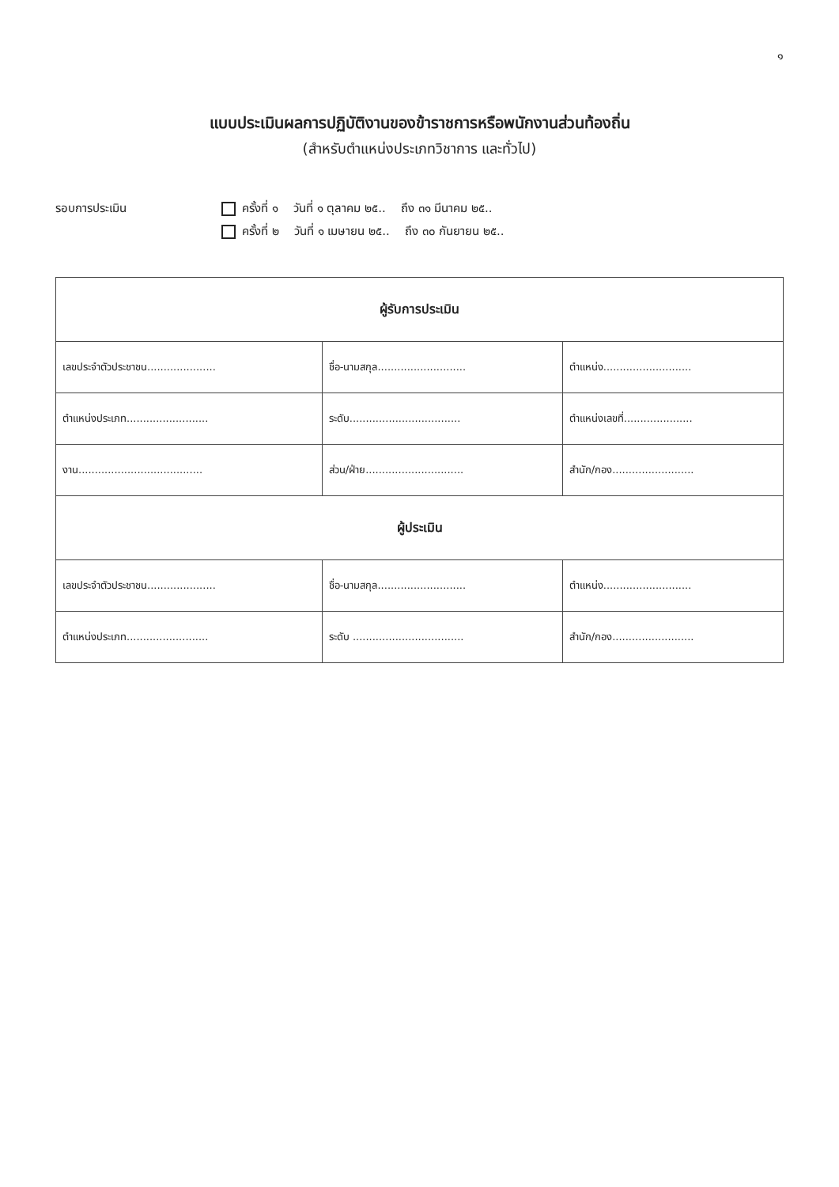๑
แบบประเมินผลการปฏิบัติงานของข้าราชการหรือพนักงานส่วนท้องถิ่น
(สำหรับตำแหน่งประเภทวิชาการ และทั่วไป)
รอบการประเมิน ครั้งที่ ๑ วันที่ ๑ ตุลาคม ๒๕.. ถึง ๓๑ มีนาคม ๒๕..
ครั้งที่ ๒ วันที่ ๑ เมษายน ๒๕.. ถึง ๓๐ กันยายน ๒๕..
| ผู้รับการประเมิน | | |
| --- | --- | --- |
| เลขประจำตัวประชาชน..................... | ชื่อ-นามสกุล........................... | ตำแหน่ง........................... |
| ตำแหน่งประเภท......................... | ระดับ.................................. | ตำแหน่งเลขที่..................... |
| งาน...................................... | ส่วน/ฝ่าย.............................. | สำนัก/กอง......................... |
| ผู้ประเมิน | | |
| เลขประจำตัวประชาชน..................... | ชื่อ-นามสกุล........................... | ตำแหน่ง........................... |
| ตำแหน่งประเภท......................... | ระดับ .................................. | สำนัก/กอง......................... |